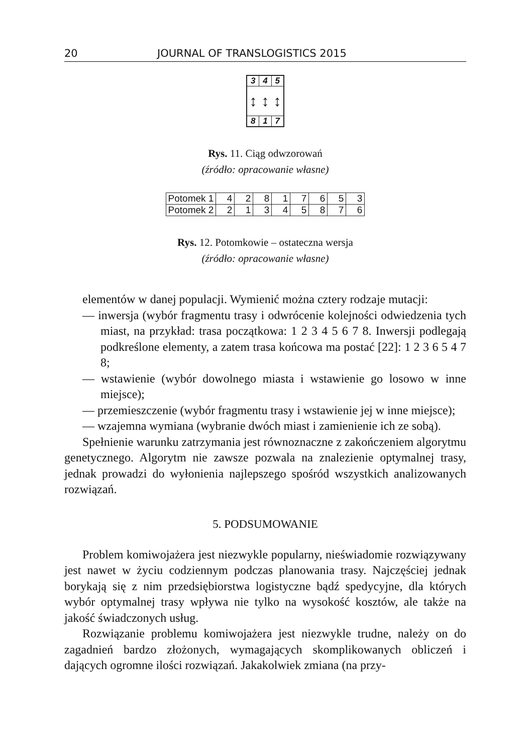20 JOURNAL OF TRANSLOGISTICS 2015
3 4 5
↕ ↕ ↕
8 1 7
Rys. 11. Ciąg odwzorowań
(źródło: opracowanie własne)
| Potomek 1 | 4 | 2 | 8 | 1 | 7 | 6 | 5 | 3 |
| Potomek 2 | 2 | 1 | 3 | 4 | 5 | 8 | 7 | 6 |
Rys. 12. Potomkowie – ostateczna wersja
(źródło: opracowanie własne)
elementów w danej populacji. Wymienić można cztery rodzaje mutacji:
— inwersja (wybór fragmentu trasy i odwrócenie kolejności odwiedzenia tych miast, na przykład: trasa początkowa: 1 2 3 4 5 6 7 8. Inwersji podlegają podkreślone elementy, a zatem trasa końcowa ma postać [22]: 1 2 3 6 5 4 7 8;
— wstawienie (wybór dowolnego miasta i wstawienie go losowo w inne miejsce);
— przemieszczenie (wybór fragmentu trasy i wstawienie jej w inne miejsce);
— wzajemna wymiana (wybranie dwóch miast i zamienienie ich ze sobą).
Spełnienie warunku zatrzymania jest równoznaczne z zakończeniem algorytmu genetycznego. Algorytm nie zawsze pozwala na znalezienie optymalnej trasy, jednak prowadzi do wyłonienia najlepszego spośród wszystkich analizowanych rozwiązań.
5. PODSUMOWANIE
Problem komiwojażera jest niezwykle popularny, nieświadomie rozwiązywany jest nawet w życiu codziennym podczas planowania trasy. Najczęściej jednak borykają się z nim przedsiębiorstwa logistyczne bądź spedycyjne, dla których wybór optymalnej trasy wpływa nie tylko na wysokość kosztów, ale także na jakość świadczonych usług.
Rozwiązanie problemu komiwojażera jest niezwykle trudne, należy on do zagadnień bardzo złożonych, wymagających skomplikowanych obliczeń i dających ogromne ilości rozwiązań. Jakakolwiek zmiana (na przy-